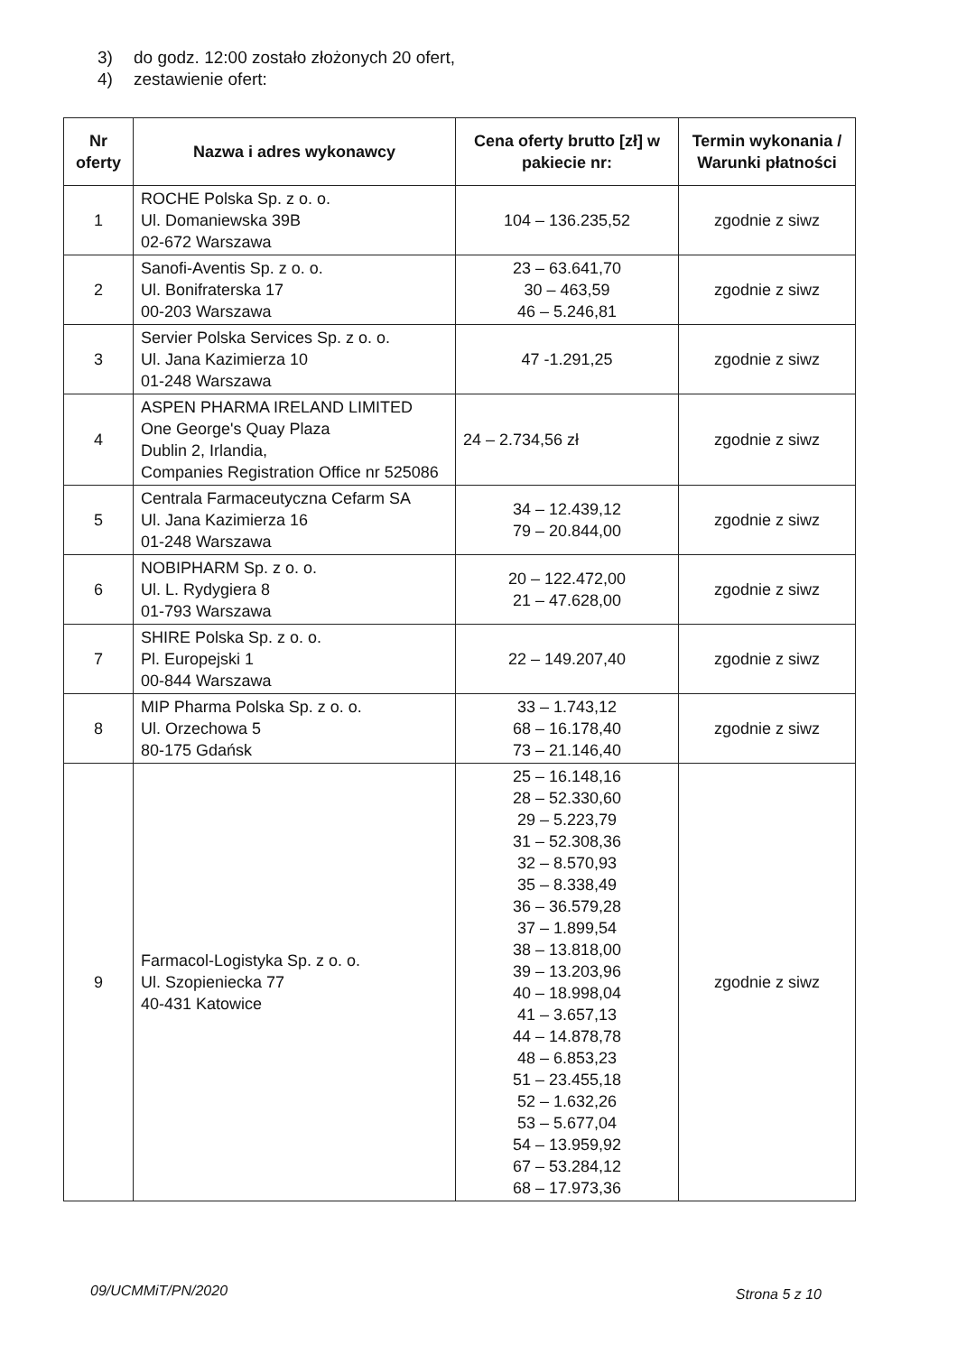3) do godz. 12:00 zostało złożonych 20 ofert,
4) zestawienie ofert:
| Nr oferty | Nazwa i adres wykonawcy | Cena oferty brutto [zł] w pakiecie nr: | Termin wykonania / Warunki płatności |
| --- | --- | --- | --- |
| 1 | ROCHE Polska Sp. z o. o. Ul. Domaniewska 39B 02-672 Warszawa | 104 – 136.235,52 | zgodnie z siwz |
| 2 | Sanofi-Aventis Sp. z o. o. Ul. Bonifraterska 17 00-203 Warszawa | 23 – 63.641,70 30 – 463,59 46 – 5.246,81 | zgodnie z siwz |
| 3 | Servier Polska Services Sp. z o. o. Ul. Jana Kazimierza 10 01-248 Warszawa | 47 -1.291,25 | zgodnie z siwz |
| 4 | ASPEN PHARMA IRELAND LIMITED One George's Quay Plaza Dublin 2, Irlandia, Companies Registration Office nr 525086 | 24 – 2.734,56 zł | zgodnie z siwz |
| 5 | Centrala Farmaceutyczna Cefarm SA Ul. Jana Kazimierza 16 01-248 Warszawa | 34 – 12.439,12 79 – 20.844,00 | zgodnie z siwz |
| 6 | NOBIPHARM Sp. z o. o. Ul. L. Rydygiera 8 01-793 Warszawa | 20 – 122.472,00 21 – 47.628,00 | zgodnie z siwz |
| 7 | SHIRE Polska Sp. z o. o. Pl. Europejski 1 00-844 Warszawa | 22 – 149.207,40 | zgodnie z siwz |
| 8 | MIP Pharma Polska Sp. z o. o. Ul. Orzechowa 5 80-175 Gdańsk | 33 – 1.743,12 68 – 16.178,40 73 – 21.146,40 | zgodnie z siwz |
| 9 | Farmacol-Logistyka Sp. z o. o. Ul. Szopieniecka 77 40-431 Katowice | 25 – 16.148,16 28 – 52.330,60 29 – 5.223,79 31 – 52.308,36 32 – 8.570,93 35 – 8.338,49 36 – 36.579,28 37 – 1.899,54 38 – 13.818,00 39 – 13.203,96 40 – 18.998,04 41 – 3.657,13 44 – 14.878,78 48 – 6.853,23 51 – 23.455,18 52 – 1.632,26 53 – 5.677,04 54 – 13.959,92 67 – 53.284,12 68 – 17.973,36 | zgodnie z siwz |
09/UCMMiT/PN/2020
Strona 5 z 10